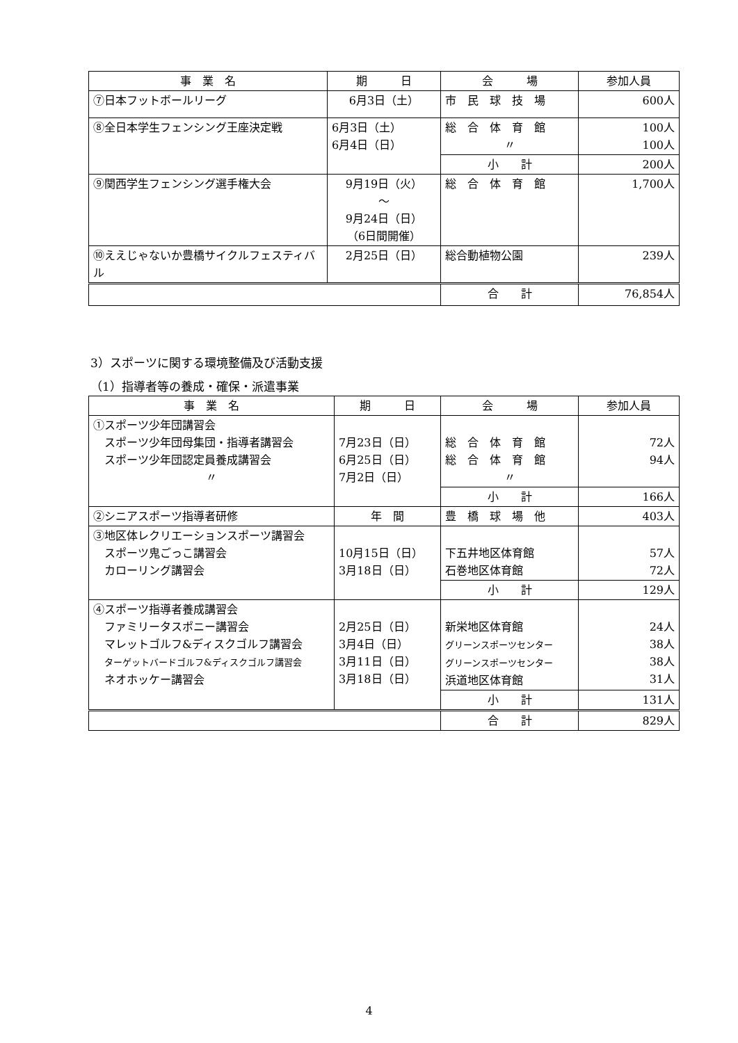| 事 業 名 | 期 日 | 会 場 | 参加人員 |
| --- | --- | --- | --- |
| ⑦日本フットボールリーグ | 6月3日（土） | 市 民 球 技 場 | 600人 |
| ⑧全日本学生フェンシング王座決定戦 | 6月3日（土） 6月4日（日） | 総 合 体 育 館 〃 | 100人 100人 |
| | | 小 計 | 200人 |
| ⑨関西学生フェンシング選手権大会 | 9月19日（火） ～ 9月24日（日） （6日間開催） | 総 合 体 育 館 | 1,700人 |
| ⑩ええじゃないか豊橋サイクルフェスティバル | 2月25日（日） | 総合動植物公園 | 239人 |
| | | 合 計 | 76,854人 |
3）スポーツに関する環境整備及び活動支援
（1）指導者等の養成・確保・派遣事業
| 事 業 名 | 期 日 | 会 場 | 参加人員 |
| --- | --- | --- | --- |
| ①スポーツ少年団講習会 スポーツ少年団母集団・指導者講習会 スポーツ少年団認定員養成講習会 〃 | 7月23日（日） 6月25日（日） 7月2日（日） | 総 合 体 育 館 総 合 体 育 館 〃 | 72人 94人 |
| | | 小 計 | 166人 |
| ②シニアスポーツ指導者研修 | 年 間 | 豊 橋 球 場 他 | 403人 |
| ③地区体レクリエーションスポーツ講習会 スポーツ鬼ごっこ講習会 カローリング講習会 | 10月15日（日） 3月18日（日） | 下五井地区体育館 石巻地区体育館 | 57人 72人 |
| | | 小 計 | 129人 |
| ④スポーツ指導者養成講習会 ファミリータスポニー講習会 マレットゴルフ&ディスクゴルフ講習会 ターゲットバードゴルフ&ディスクゴルフ講習会 ネオホッケー講習会 | 2月25日（日） 3月4日（日） 3月11日（日） 3月18日（日） | 新栄地区体育館 グリーンスポーツセンター グリーンスポーツセンター 浜道地区体育館 | 24人 38人 38人 31人 |
| | | 小 計 | 131人 |
| | | 合 計 | 829人 |
4